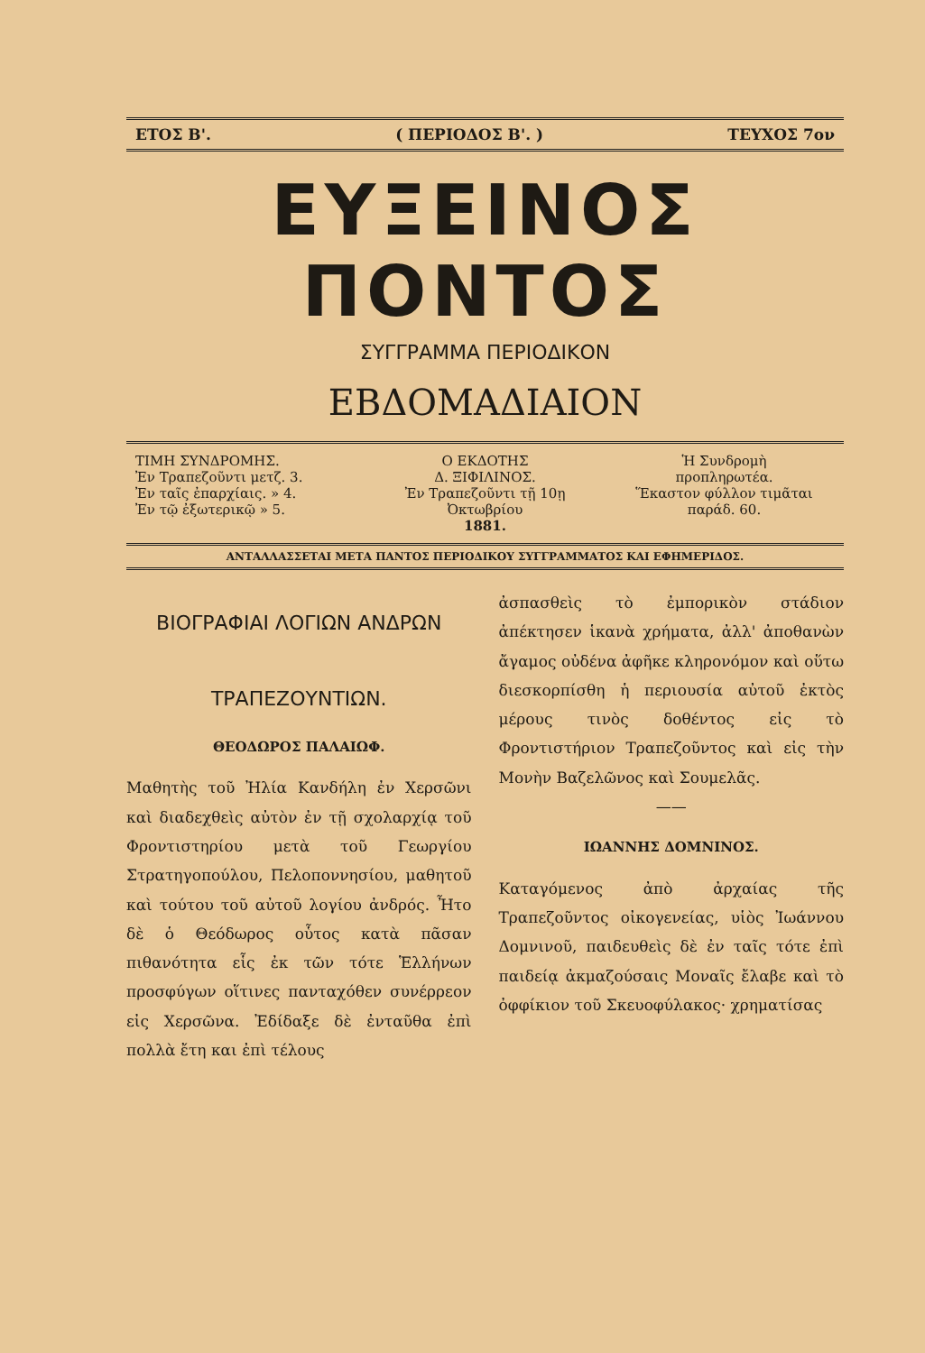ΕΤΟΣ Β'. ( ΠΕΡΙΟΔΟΣ Β'. ) ΤΕΥΧΟΣ 7ον
ΕΥΞΕΙΝΟΣ ΠΟΝΤΟΣ
ΣΥΓΓΡΑΜΜΑ ΠΕΡΙΟΔΙΚΟΝ
ΕΒΔΟΜΑΔΙΑΙΟΝ
ΤΙΜΗ ΣΥΝΔΡΟΜΗΣ.
Ἐν Τραπεζοῦντι μετζ. 3.
Ἐν ταῖς ἐπαρχίαις. » 4.
Ἐν τῷ ἐξωτερικῷ » 5.
Ο ΕΚΔΟΤΗΣ
Δ. ΞΙΦΙΛΙΝΟΣ.
Ἐν Τραπεζοῦντι τῇ 10ῃ Ὀκτωβρίου
1881.
Ἡ Συνδρομὴ
προπληρωτέα.
Ἕκαστον φύλλον τιμᾶται
παράδ. 60.
ΑΝΤΑΛΛΑΣΣΕΤΑΙ ΜΕΤΑ ΠΑΝΤΟΣ ΠΕΡΙΟΔΙΚΟΥ ΣΥΓΓΡΑΜΜΑΤΟΣ ΚΑΙ ΕΦΗΜΕΡΙΔΟΣ.
ΒΙΟΓΡΑΦΙΑΙ ΛΟΓΙΩΝ ΑΝΔΡΩΝ
ΤΡΑΠΕΖΟΥΝΤΙΩΝ.
ΘΕΟΔΩΡΟΣ ΠΑΛΑΙΩΦ.
Μαθητὴς τοῦ Ἠλία Κανδήλη ἐν Χερσῶνι καὶ διαδεχθεὶς αὐτὸν ἐν τῇ σχολαρχίᾳ τοῦ Φροντιστηρίου μετὰ τοῦ Γεωργίου Στρατηγοπούλου, Πελοποννησίου, μαθητοῦ καὶ τούτου τοῦ αὐτοῦ λογίου ἀνδρός. Ἦτο δὲ ὁ Θεόδωρος οὗτος κατὰ πᾶσαν πιθανότητα εἷς ἐκ τῶν τότε Ἑλλήνων προσφύγων οἵτινες πανταχόθεν συνέρρεον εἰς Χερσῶνα. Ἐδίδαξε δὲ ἐνταῦθα ἐπὶ πολλὰ ἔτη και ἐπὶ τέλους
ἀσπασθεὶς τὸ ἐμπορικὸν στάδιον ἀπέκτησεν ἱκανὰ χρήματα, ἀλλ' ἀποθανὼν ἄγαμος οὐδένα ἀφῆκε κληρονόμον καὶ οὕτω διεσκορπίσθη ἡ περιουσία αὐτοῦ ἐκτὸς μέρους τινὸς δοθέντος εἰς τὸ Φροντιστήριον Τραπεζοῦντος καὶ εἰς τὴν Μονὴν Βαζελῶνος καὶ Σουμελᾶς.
——
ΙΩΑΝΝΗΣ ΔΟΜΝΙΝΟΣ.
Καταγόμενος ἀπὸ ἀρχαίας τῆς Τραπεζοῦντος οἰκογενείας, υἱὸς Ἰωάννου Δομνινοῦ, παιδευθεὶς δὲ ἐν ταῖς τότε ἐπὶ παιδείᾳ ἀκμαζούσαις Μοναῖς ἔλαβε καὶ τὸ ὀφφίκιον τοῦ Σκευοφύλακος· χρηματίσας